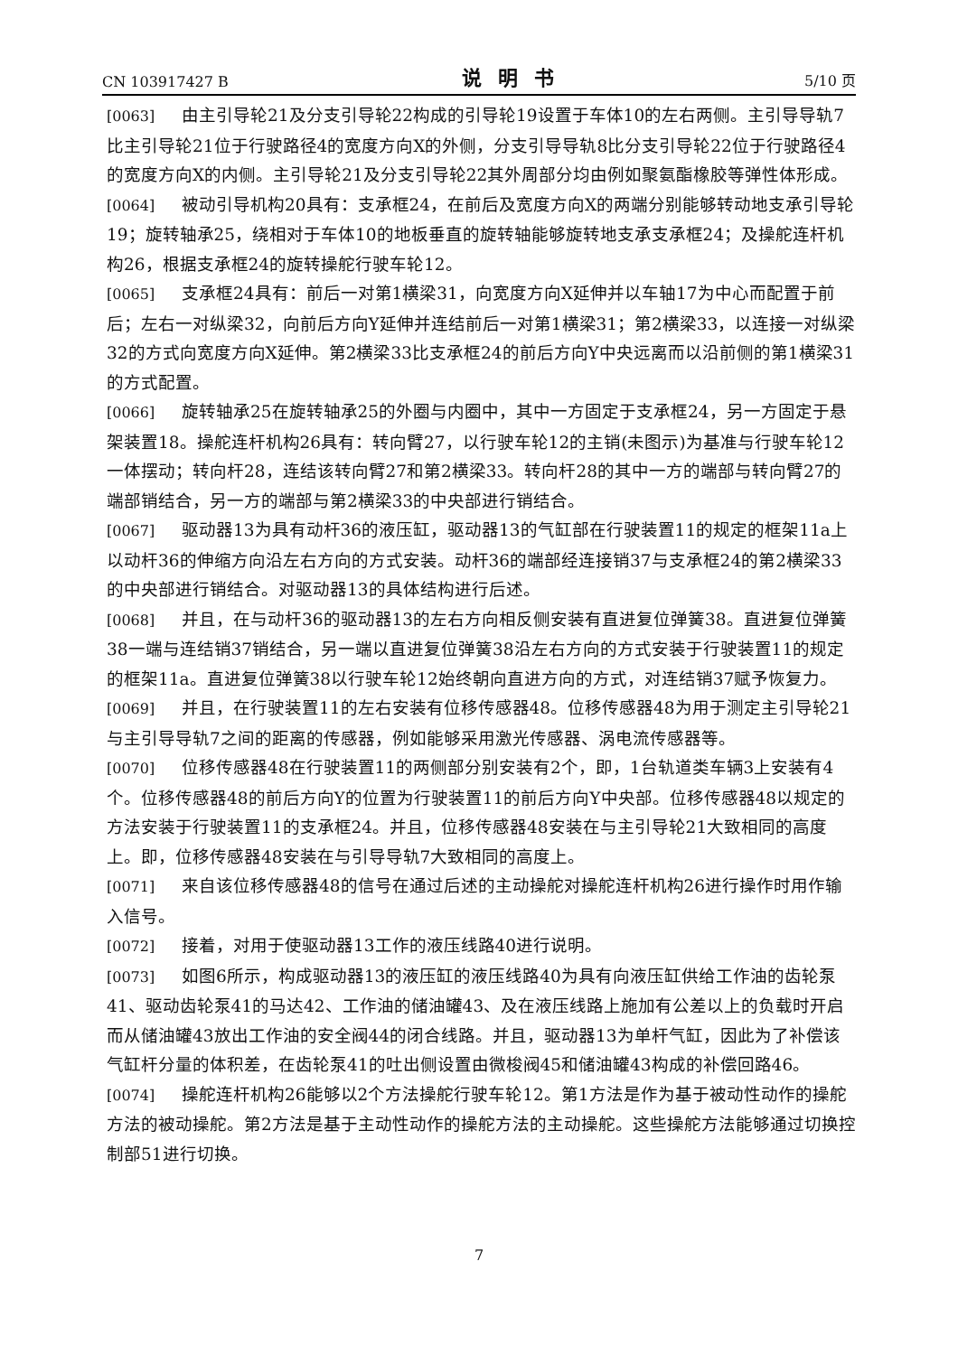CN 103917427 B 说明书 5/10 页
[0063] 由主引导轮21及分支引导轮22构成的引导轮19设置于车体10的左右两侧。主引导导轨7比主引导轮21位于行驶路径4的宽度方向X的外侧，分支引导导轨8比分支引导轮22位于行驶路径4的宽度方向X的内侧。主引导轮21及分支引导轮22其外周部分均由例如聚氨酯橡胶等弹性体形成。
[0064] 被动引导机构20具有：支承框24，在前后及宽度方向X的两端分别能够转动地支承引导轮19；旋转轴承25，绕相对于车体10的地板垂直的旋转轴能够旋转地支承支承框24；及操舵连杆机构26，根据支承框24的旋转操舵行驶车轮12。
[0065] 支承框24具有：前后一对第1横梁31，向宽度方向X延伸并以车轴17为中心而配置于前后；左右一对纵梁32，向前后方向Y延伸并连结前后一对第1横梁31；第2横梁33，以连接一对纵梁32的方式向宽度方向X延伸。第2横梁33比支承框24的前后方向Y中央远离而以沿前侧的第1横梁31的方式配置。
[0066] 旋转轴承25在旋转轴承25的外圈与内圈中，其中一方固定于支承框24，另一方固定于悬架装置18。操舵连杆机构26具有：转向臂27，以行驶车轮12的主销(未图示)为基准与行驶车轮12一体摆动；转向杆28，连结该转向臂27和第2横梁33。转向杆28的其中一方的端部与转向臂27的端部销结合，另一方的端部与第2横梁33的中央部进行销结合。
[0067] 驱动器13为具有动杆36的液压缸，驱动器13的气缸部在行驶装置11的规定的框架11a上以动杆36的伸缩方向沿左右方向的方式安装。动杆36的端部经连接销37与支承框24的第2横梁33的中央部进行销结合。对驱动器13的具体结构进行后述。
[0068] 并且，在与动杆36的驱动器13的左右方向相反侧安装有直进复位弹簧38。直进复位弹簧38一端与连结销37销结合，另一端以直进复位弹簧38沿左右方向的方式安装于行驶装置11的规定的框架11a。直进复位弹簧38以行驶车轮12始终朝向直进方向的方式，对连结销37赋予恢复力。
[0069] 并且，在行驶装置11的左右安装有位移传感器48。位移传感器48为用于测定主引导轮21与主引导导轨7之间的距离的传感器，例如能够采用激光传感器、涡电流传感器等。
[0070] 位移传感器48在行驶装置11的两侧部分别安装有2个，即，1台轨道类车辆3上安装有4个。位移传感器48的前后方向Y的位置为行驶装置11的前后方向Y中央部。位移传感器48以规定的方法安装于行驶装置11的支承框24。并且，位移传感器48安装在与主引导轮21大致相同的高度上。即，位移传感器48安装在与引导导轨7大致相同的高度上。
[0071] 来自该位移传感器48的信号在通过后述的主动操舵对操舵连杆机构26进行操作时用作输入信号。
[0072] 接着，对用于使驱动器13工作的液压线路40进行说明。
[0073] 如图6所示，构成驱动器13的液压缸的液压线路40为具有向液压缸供给工作油的齿轮泵41、驱动齿轮泵41的马达42、工作油的储油罐43、及在液压线路上施加有公差以上的负载时开启而从储油罐43放出工作油的安全阀44的闭合线路。并且，驱动器13为单杆气缸，因此为了补偿该气缸杆分量的体积差，在齿轮泵41的吐出侧设置由微梭阀45和储油罐43构成的补偿回路46。
[0074] 操舵连杆机构26能够以2个方法操舵行驶车轮12。第1方法是作为基于被动性动作的操舵方法的被动操舵。第2方法是基于主动性动作的操舵方法的主动操舵。这些操舵方法能够通过切换控制部51进行切换。
7